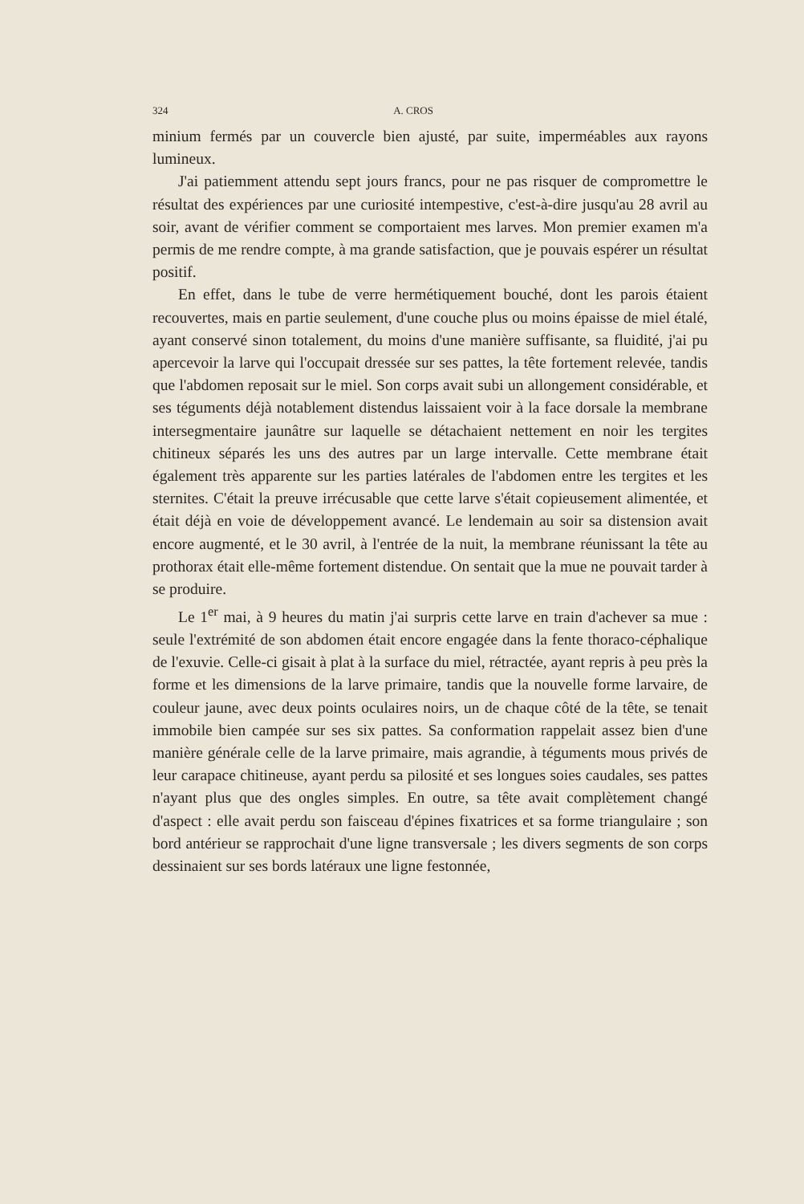324 A. CROS
minium fermés par un couvercle bien ajusté, par suite, imperméables aux rayons lumineux.
J'ai patiemment attendu sept jours francs, pour ne pas risquer de compromettre le résultat des expériences par une curiosité intempestive, c'est-à-dire jusqu'au 28 avril au soir, avant de vérifier comment se comportaient mes larves. Mon premier examen m'a permis de me rendre compte, à ma grande satisfaction, que je pouvais espérer un résultat positif.
En effet, dans le tube de verre hermétiquement bouché, dont les parois étaient recouvertes, mais en partie seulement, d'une couche plus ou moins épaisse de miel étalé, ayant conservé sinon totalement, du moins d'une manière suffisante, sa fluidité, j'ai pu apercevoir la larve qui l'occupait dressée sur ses pattes, la tête fortement relevée, tandis que l'abdomen reposait sur le miel. Son corps avait subi un allongement considérable, et ses téguments déjà notablement distendus laissaient voir à la face dorsale la membrane intersegmentaire jaunâtre sur laquelle se détachaient nettement en noir les tergites chitineux séparés les uns des autres par un large intervalle. Cette membrane était également très apparente sur les parties latérales de l'abdomen entre les tergites et les sternites. C'était la preuve irrécusable que cette larve s'était copieusement alimentée, et était déjà en voie de développement avancé. Le lendemain au soir sa distension avait encore augmenté, et le 30 avril, à l'entrée de la nuit, la membrane réunissant la tête au prothorax était elle-même fortement distendue. On sentait que la mue ne pouvait tarder à se produire.
Le 1<sup>er</sup> mai, à 9 heures du matin j'ai surpris cette larve en train d'achever sa mue : seule l'extrémité de son abdomen était encore engagée dans la fente thoraco-céphalique de l'exuvie. Celle-ci gisait à plat à la surface du miel, rétractée, ayant repris à peu près la forme et les dimensions de la larve primaire, tandis que la nouvelle forme larvaire, de couleur jaune, avec deux points oculaires noirs, un de chaque côté de la tête, se tenait immobile bien campée sur ses six pattes. Sa conformation rappelait assez bien d'une manière générale celle de la larve primaire, mais agrandie, à téguments mous privés de leur carapace chitineuse, ayant perdu sa pilosité et ses longues soies caudales, ses pattes n'ayant plus que des ongles simples. En outre, sa tête avait complètement changé d'aspect : elle avait perdu son faisceau d'épines fixatrices et sa forme triangulaire ; son bord antérieur se rapprochait d'une ligne transversale ; les divers segments de son corps dessinaient sur ses bords latéraux une ligne festonnée,